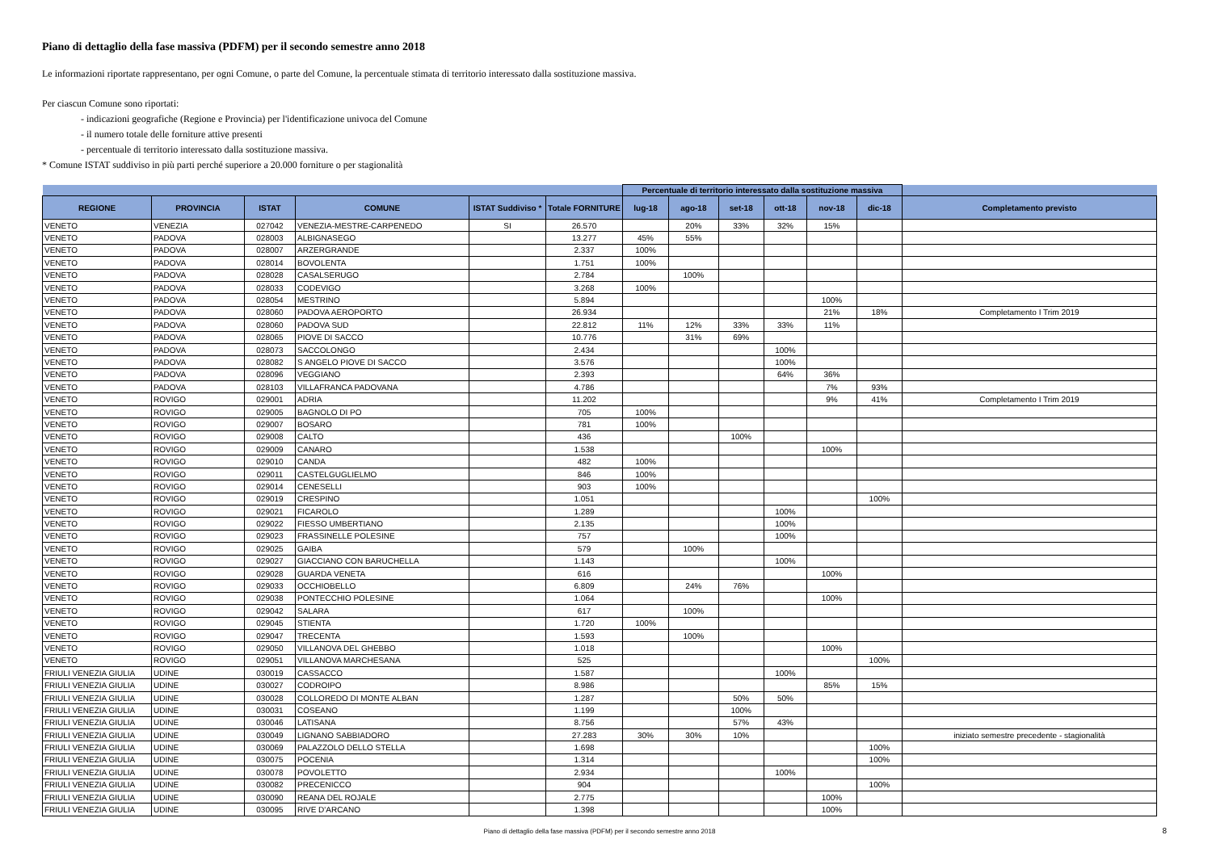Piano di dettaglio della fase massiva (PDFM) per il secondo semestre anno 2018
Le informazioni riportate rappresentano, per ogni Comune, o parte del Comune, la percentuale stimata di territorio interessato dalla sostituzione massiva.
Per ciascun Comune sono riportati:
- indicazioni geografiche (Regione e Provincia) per l'identificazione univoca del Comune
- il numero totale delle forniture attive presenti
- percentuale di territorio interessato dalla sostituzione massiva.
* Comune ISTAT suddiviso in più parti perché superiore a 20.000 forniture o per stagionalità
| | | | | | | Percentuale di territorio interessato dalla sostituzione massiva | | | | | | |
| --- | --- | --- | --- | --- | --- | --- | --- | --- | --- | --- | --- | --- |
| REGIONE | PROVINCIA | ISTAT | COMUNE | ISTAT Suddiviso * | Totale FORNITURE | lug-18 | ago-18 | set-18 | ott-18 | nov-18 | dic-18 | Completamento previsto |
| VENETO | VENEZIA | 027042 | VENEZIA-MESTRE-CARPENEDO | SI | 26.570 | | 20% | 33% | 32% | 15% | | |
| VENETO | PADOVA | 028003 | ALBIGNASEGO | | 13.277 | 45% | 55% | | | | | |
| VENETO | PADOVA | 028007 | ARZERGRANDE | | 2.337 | 100% | | | | | | |
| VENETO | PADOVA | 028014 | BOVOLENTA | | 1.751 | 100% | | | | | | |
| VENETO | PADOVA | 028028 | CASALSERUGO | | 2.784 | | 100% | | | | | |
| VENETO | PADOVA | 028033 | CODEVIGO | | 3.268 | 100% | | | | | | |
| VENETO | PADOVA | 028054 | MESTRINO | | 5.894 | | | | | 100% | | |
| VENETO | PADOVA | 028060 | PADOVA AEROPORTO | | 26.934 | | | | | 21% | 18% | Completamento I Trim 2019 |
| VENETO | PADOVA | 028060 | PADOVA SUD | | 22.812 | 11% | 12% | 33% | 33% | 11% | | |
| VENETO | PADOVA | 028065 | PIOVE DI SACCO | | 10.776 | | 31% | 69% | | | | |
| VENETO | PADOVA | 028073 | SACCOLONGO | | 2.434 | | | | 100% | | | |
| VENETO | PADOVA | 028082 | S ANGELO PIOVE DI SACCO | | 3.576 | | | | 100% | | | |
| VENETO | PADOVA | 028096 | VEGGIANO | | 2.393 | | | | 64% | 36% | | |
| VENETO | PADOVA | 028103 | VILLAFRANCA PADOVANA | | 4.786 | | | | | 7% | 93% | |
| VENETO | ROVIGO | 029001 | ADRIA | | 11.202 | | | | | 9% | 41% | Completamento I Trim 2019 |
| VENETO | ROVIGO | 029005 | BAGNOLO DI PO | | 705 | 100% | | | | | | |
| VENETO | ROVIGO | 029007 | BOSARO | | 781 | 100% | | | | | | |
| VENETO | ROVIGO | 029008 | CALTO | | 436 | | | 100% | | | | |
| VENETO | ROVIGO | 029009 | CANARO | | 1.538 | | | | | 100% | | |
| VENETO | ROVIGO | 029010 | CANDA | | 482 | 100% | | | | | | |
| VENETO | ROVIGO | 029011 | CASTELGUGLIELMO | | 846 | 100% | | | | | | |
| VENETO | ROVIGO | 029014 | CENESELLI | | 903 | 100% | | | | | | |
| VENETO | ROVIGO | 029019 | CRESPINO | | 1.051 | | | | | | 100% | |
| VENETO | ROVIGO | 029021 | FICAROLO | | 1.289 | | | | 100% | | | |
| VENETO | ROVIGO | 029022 | FIESSO UMBERTIANO | | 2.135 | | | | 100% | | | |
| VENETO | ROVIGO | 029023 | FRASSINELLE POLESINE | | 757 | | | | 100% | | | |
| VENETO | ROVIGO | 029025 | GAIBA | | 579 | | 100% | | | | | |
| VENETO | ROVIGO | 029027 | GIACCIANO CON BARUCHELLA | | 1.143 | | | | 100% | | | |
| VENETO | ROVIGO | 029028 | GUARDA VENETA | | 616 | | | | | 100% | | |
| VENETO | ROVIGO | 029033 | OCCHIOBELLO | | 6.809 | | 24% | 76% | | | | |
| VENETO | ROVIGO | 029038 | PONTECCHIO POLESINE | | 1.064 | | | | | 100% | | |
| VENETO | ROVIGO | 029042 | SALARA | | 617 | | 100% | | | | | |
| VENETO | ROVIGO | 029045 | STIENTA | | 1.720 | 100% | | | | | | |
| VENETO | ROVIGO | 029047 | TRECENTA | | 1.593 | | 100% | | | | | |
| VENETO | ROVIGO | 029050 | VILLANOVA DEL GHEBBO | | 1.018 | | | | | 100% | | |
| VENETO | ROVIGO | 029051 | VILLANOVA MARCHESANA | | 525 | | | | | | 100% | |
| FRIULI VENEZIA GIULIA | UDINE | 030019 | CASSACCO | | 1.587 | | | | 100% | | | |
| FRIULI VENEZIA GIULIA | UDINE | 030027 | CODROIPO | | 8.986 | | | | | 85% | 15% | |
| FRIULI VENEZIA GIULIA | UDINE | 030028 | COLLOREDO DI MONTE ALBAN | | 1.287 | | | 50% | 50% | | | |
| FRIULI VENEZIA GIULIA | UDINE | 030031 | COSEANO | | 1.199 | | | 100% | | | | |
| FRIULI VENEZIA GIULIA | UDINE | 030046 | LATISANA | | 8.756 | | | 57% | 43% | | | |
| FRIULI VENEZIA GIULIA | UDINE | 030049 | LIGNANO SABBIADORO | | 27.283 | 30% | 30% | 10% | | | | iniziato semestre precedente - stagionalità |
| FRIULI VENEZIA GIULIA | UDINE | 030069 | PALAZZOLO DELLO STELLA | | 1.698 | | | | | | 100% | |
| FRIULI VENEZIA GIULIA | UDINE | 030075 | POCENIA | | 1.314 | | | | | | 100% | |
| FRIULI VENEZIA GIULIA | UDINE | 030078 | POVOLETTO | | 2.934 | | | | 100% | | | |
| FRIULI VENEZIA GIULIA | UDINE | 030082 | PRECENICCO | | 904 | | | | | | 100% | |
| FRIULI VENEZIA GIULIA | UDINE | 030090 | REANA DEL ROJALE | | 2.775 | | | | | 100% | | |
| FRIULI VENEZIA GIULIA | UDINE | 030095 | RIVE D'ARCANO | | 1.398 | | | | | 100% | | |
Piano di dettaglio della fase massiva (PDFM) per il secondo semestre anno 2018 8